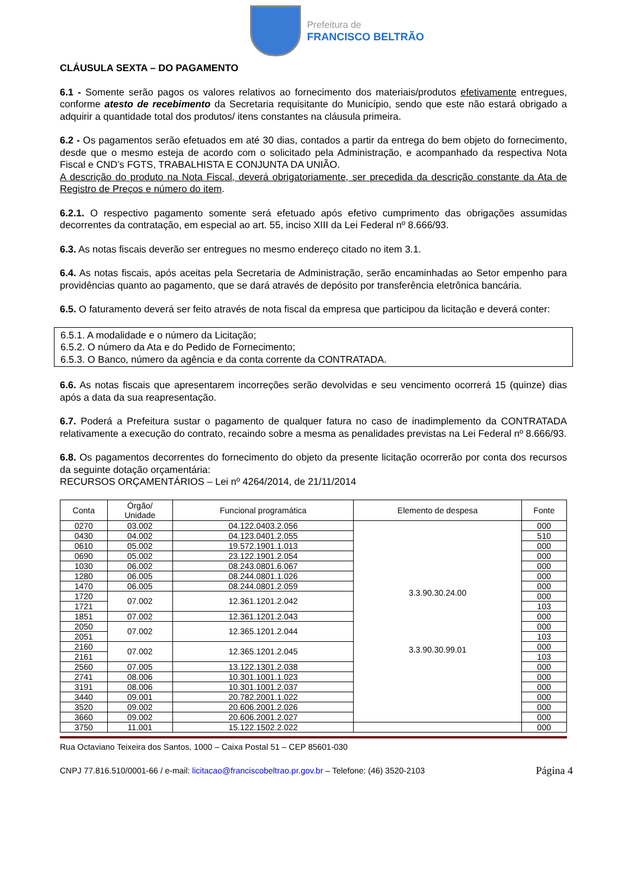Prefeitura de
FRANCISCO BELTRÃO
CLÁUSULA SEXTA – DO PAGAMENTO
6.1 - Somente serão pagos os valores relativos ao fornecimento dos materiais/produtos efetivamente entregues, conforme atesto de recebimento da Secretaria requisitante do Município, sendo que este não estará obrigado a adquirir a quantidade total dos produtos/ itens constantes na cláusula primeira.
6.2 - Os pagamentos serão efetuados em até 30 dias, contados a partir da entrega do bem objeto do fornecimento, desde que o mesmo esteja de acordo com o solicitado pela Administração, e acompanhado da respectiva Nota Fiscal e CND’s FGTS, TRABALHISTA E CONJUNTA DA UNIÃO.
A descrição do produto na Nota Fiscal, deverá obrigatoriamente, ser precedida da descrição constante da Ata de Registro de Preços e número do item.
6.2.1. O respectivo pagamento somente será efetuado após efetivo cumprimento das obrigações assumidas decorrentes da contratação, em especial ao art. 55, inciso XIII da Lei Federal nº 8.666/93.
6.3. As notas fiscais deverão ser entregues no mesmo endereço citado no item 3.1.
6.4. As notas fiscais, após aceitas pela Secretaria de Administração, serão encaminhadas ao Setor empenho para providências quanto ao pagamento, que se dará através de depósito por transferência eletrônica bancária.
6.5. O faturamento deverá ser feito através de nota fiscal da empresa que participou da licitação e deverá conter:
6.5.1. A modalidade e o número da Licitação;
6.5.2. O número da Ata e do Pedido de Fornecimento;
6.5.3. O Banco, número da agência e da conta corrente da CONTRATADA.
6.6. As notas fiscais que apresentarem incorreções serão devolvidas e seu vencimento ocorrerá 15 (quinze) dias após a data da sua reapresentação.
6.7. Poderá a Prefeitura sustar o pagamento de qualquer fatura no caso de inadimplemento da CONTRATADA relativamente a execução do contrato, recaindo sobre a mesma as penalidades previstas na Lei Federal nº 8.666/93.
6.8. Os pagamentos decorrentes do fornecimento do objeto da presente licitação ocorrerão por conta dos recursos da seguinte dotação orçamentária:
RECURSOS ORÇAMENTÁRIOS – Lei nº 4264/2014, de 21/11/2014
| Conta | Órgão/ Unidade | Funcional programática | Elemento de despesa | Fonte |
| --- | --- | --- | --- | --- |
| 0270 | 03.002 | 04.122.0403.2.056 | 3.3.90.30.24.00 3.3.90.30.99.01 | 000 |
| 0430 | 04.002 | 04.123.0401.2.055 | | 510 |
| 0610 | 05.002 | 19.572.1901.1.013 | | 000 |
| 0690 | 05.002 | 23.122.1901.2.054 | | 000 |
| 1030 | 06.002 | 08.243.0801.6.067 | | 000 |
| 1280 | 06.005 | 08.244.0801.1.026 | | 000 |
| 1470 | 06.005 | 08.244.0801.2.059 | | 000 |
| 1720 | 07.002 | 12.361.1201.2.042 | | 000 |
| 1721 | | | | 103 |
| 1851 | 07.002 | 12.361.1201.2.043 | | 000 |
| 2050 | 07.002 | 12.365.1201.2.044 | | 000 |
| 2051 | | | | 103 |
| 2160 | 07.002 | 12.365.1201.2.045 | | 000 |
| 2161 | | | | 103 |
| 2560 | 07.005 | 13.122.1301.2.038 | | 000 |
| 2741 | 08.006 | 10.301.1001.1.023 | | 000 |
| 3191 | 08.006 | 10.301.1001.2.037 | | 000 |
| 3440 | 09.001 | 20.782.2001.1.022 | | 000 |
| 3520 | 09.002 | 20.606.2001.2.026 | | 000 |
| 3660 | 09.002 | 20.606.2001.2.027 | | 000 |
| 3750 | 11.001 | 15.122.1502.2.022 | | 000 |
Rua Octaviano Teixeira dos Santos, 1000 – Caixa Postal 51 – CEP 85601-030
CNPJ 77.816.510/0001-66 / e-mail: licitacao@franciscobeltrao.pr.gov.br – Telefone: (46) 3520-2103 Página 4